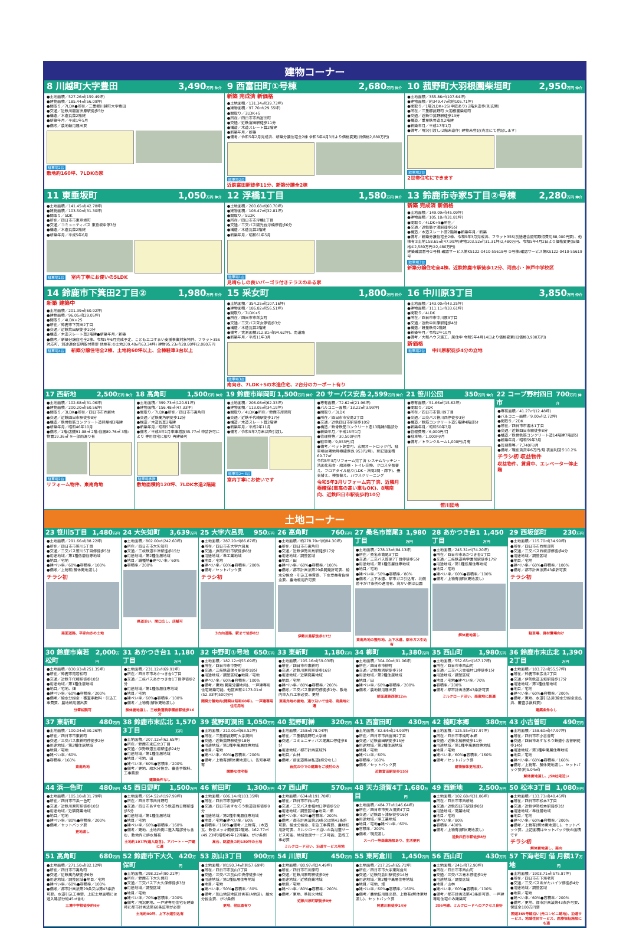建物コーナー
8 川越町大字豊田 3,490万円 仲介
●土地面積／527.26㎡(159.49坪)
●建物面積／185.44㎡(56.09坪)
●間取り／7LDK●所在／三重郡川越町大字豊田
●交通／近鉄川越富洲原駅徒歩5分
●構造／木造瓦葺2階建
●新築年月／平成1年5月
●備考／農地転用届出要
駐車場2台
敷地約160坪、7LDKの家
9 西富田町①号棟 2,680万円 仲介
新築 完成済 新価格
●土地面積／131.34㎡(39.73坪)
●建物面積／97.70㎡(29.55坪)
●間取り／3LDK+S
●所在／四日市市西富田町
●交通／近鉄富田駅徒歩11分
●構造／木造スレート葺2階建
●新築年月／新築
●備考／令和5年2月完成済、新築分譲住宅全2棟 令和5年4月3日より価格変更(旧価格2,880万円)
駐車場2台
近鉄富田駅徒歩11分、新築分譲全2棟
10 菰野町大羽根園柴垣町 2,950万円 仲介
●土地面積／355.86㎡(107.64坪)
●建物面積／約349.47㎡(約105.71坪)
●間取り／1階2LDK+2S(中庭あり) 2階未造作(別玄関)
●所在／三重郡菰野町 大羽根園柴垣町
●交通／近鉄中菰野駅徒歩13分
●構造／重量鉄骨造瓦2階建
●新築年月／平成17年1月
●備考／現況引渡し(2階未造作) 建物未登記(売主にて登記します)
駐車場2台
2世帯住宅にできます
11 東垂坂町 1,050万円 仲介
●土地面積／141.45㎡(42.78坪)
●建物面積／103.50㎡(31.30坪)
●間取り／5DK
●所在／四日市市東垂坂町
●交通／コミュニティバス 東垂坂中停3分
●構造／木造瓦葺2階建
●新築年月／平成5年6月
駐車場1台 室内丁寧にお使いの5LDK
12 浮橋1丁目 1,580万円 仲介
●土地面積／200.68㎡(60.70坪)
●建物面積／108.47㎡(32.81坪)
●間取り／5LDK
●所在／四日市市浮橋1丁目
●交通／三交バス陽光台浮橋停徒歩6分
●構造／木造瓦葺2階建
●新築年月／昭和61年5月
駐車場1台
見晴らしの良いパーゴラ付きテラスのある家
13 鈴鹿市寺家5丁目②号棟 2,280万円 仲介
新築 完成済 新価格
●土地面積／149.09㎡(45.09坪)
●建物面積／105.18㎡(31.81坪)
●間取り／4LDK+S●所在／
●交通／近鉄鼓ケ浦駅徒歩5分
●構造／木造スレート葺2階建●新築年月／新築
●備考／新築分譲住宅全2棟、令和5年3月完成済、フラット35S(別途適合証明取得費用88,000円要)、他棟有①土地158.65㎡(47.99坪)建物103.52㎡(31.31坪)2,480万円、令和5年4月2日より価格変更(旧価格①2,580万円②2,480万円)
建築確認番号①号棟:確認サービス第KS122-0410-55618号 ②号棟:確認サービス第KS122-0410-55619号
駐車場3台
新築分譲住宅全4棟、近鉄鈴鹿市駅徒歩12分、河曲小・神戸中学校区
14 鈴鹿市下箕田2丁目② 1,980万円 仲介
新築 建築中
●土地面積／201.39㎡(60.92坪)
●建物面積／96.05㎡(29.05坪)
●間取り／4LDK+2S
●所在／鈴鹿市下箕田2丁目
●交通／近鉄箕田駅徒歩10分
●構造／木造スレート葺2階建●新築年月／新築
●備考／新築分譲住宅全2棟、令和5年6月完成予定、こどもエコすまい支援事業対象物件、フラット35S対応可、別途適合証明取付費要 他棟有:①土地209.40㎡(63.34坪) 建物95.23㎡(28.80坪)2,080万円
駐車場4台 新築分譲住宅全2棟、土地約60坪以上、全棟駐車3台以上
15 采女町 1,800万円 仲介
●土地面積／354.25㎡(107.16坪)
●建物面積／186.82㎡(56.51坪)
●間取り／7LDK+S
●所在／四日市市采女町
●交通／三交バス采女停徒歩3分
●構造／木造瓦葺2階建
●備考／実測面積312.81㎡(94.62坪)、南道路
●新築年月／平成11年3月
駐車場3台
南向き、7LDK+Sの木造住宅、2台分のカーポート有り
16 中川原3丁目 3,850万円 仲介
●土地面積／143.00㎡(43.25坪)
●建物面積／111.11㎡(33.61坪)
●間取り／4LDK
●所在／四日市市中川原3丁目
●交通／近鉄中川原駅徒歩4分
●構造／軽量鉄骨2階建
●新築年月／令和2年10月
●備考／大和ハウス施工、居住中 令和5年4月14日より価格変更(旧価格3,900万円)
新価格
駐車場2台 中川原駅徒歩4分の立地
17 西新地 2,500万円 仲介
●土地面積／102.68㎡(31.06坪)
●建物面積／200.20㎡(60.56坪)
●間取り／3LDK●所在／四日市市西新地
●交通／近鉄四日市駅徒歩8分
●構造／鉄骨鉄筋コンクリート造陸屋根3階建
●新築年月／昭和46年10月
●備考／1階:店舗91.08㎡ 2階:住居89.76㎡ 3階:物置19.36㎡ ※一部雨漏り有
駐車場2台
リフォーム物件、東南角地
18 高角町 1,500万円 仲介
●土地面積／399.73㎡(120.91坪)
●建物面積／156.48㎡(47.33坪)
●間取り／7LDK●所在／四日市市高角町
●交通／近鉄高角駅徒歩12分
●構造／木造瓦葺2階建
●新築年月／昭和53年3月
●備考／平成3年1月車庫増設35.77㎡ 申請許可により 専用住宅に限り 再建築可
駐車場多数
敷地面積約120坪、7LDK木造2階建
19 鈴鹿市岸岡町 1,500万円 仲介
●土地面積／206.08㎡(62.33坪)
●建物面積／113.05㎡(34.19坪)
●間取り／4LDK●所在／鈴鹿市岸岡町
●交通／近鉄千代崎駅徒歩17分
●構造／木造スレート葺2階建
●新築年月／平成2年11月
●備考／令和5年7月末以降引渡し
駐車場2～3台
室内丁寧にお使いです
20 サーパス安島 2,599万円 仲介
●専有面積／72.62㎡(21.96坪)
●バルコニー面積／13.22㎡(3.99坪)
●間取り／3LDK
●所在／四日市市安島2丁目
●交通／近鉄四日市駅徒歩10分
●構造／鉄骨鉄筋コンクリート造13階建8階部分
●新築年月／平成15年1月
●管理費等／30,500円/月
●駐車場／9,953円/月
●備考／ペット飼育可、玄関オートロック付、駐車場は隣地月極確保(9,953円/月)、登記簿面積69.77㎡
令和5年3月リフォーム完了済 システムキッチン・洗面化粧台・給湯器・トイレ交換、クロス全張替え、フロアタイル貼り(LDK・洋間2間・廊下)、畳表替え、襖張替え、ハウスクリーニング
令和5年3月リフォーム完了済、近隣月極確保(車高の高い車もOK)、8階南向、近鉄四日市駅徒歩約10分
21 笹川公団 350万円 仲介
●専有面積／51.66㎡(15.62坪)
●間取り／3DK
●所在／四日市市笹川9丁目
●交通／三交バス笹川西停徒歩3分
●構造／鉄筋コンクリート造5階建4階部分
●新築年月／昭和50年3月
●管理費等／6,000円/月
●駐車場／1,000円/月
●備考／トランクルーム1,000円/月有
笹川団地
22 コープ野村四日市 700万円 仲介
●専有面積／41.27㎡(12.48坪)
●バルコニー面積／9.00㎡(2.72坪)
●間取り／2DK
●所在／四日市市堀木1丁目
●交通／近鉄四日市駅徒歩8分
●構造／鉄骨鉄筋コンクリート造14階建7階部分
●新築年月／昭和59年3月
●管理費等／7,740円/月
●備考／現在賃貸中6万円/月 表面利回り10.2%
チラシ初 収益物件
収益物件、賃貸中、エレベーター停止階
土地コーナー
23 笹川5丁目 1,480万円
●土地面積／291.66㎡(88.22坪)
●所在／四日市市笹川5丁目
●交通／三交バス笹川5丁目停徒歩5分
●用途地域／第1種低層住専地域
●地目／宅地
●建ぺい率／60%●容積率／100%
●備考／上物有(解体更地渡し)
チラシ初
南面道路、平家向きの土地
24 大矢知町 3,639万円
●土地面積／802.00㎡(242.60坪)
●所在／四日市市大矢知町
●交通／三岐鉄道平津駅徒歩15分
●用途地域／第2種住居地域
●地目／雑種地●建ぺい率／60%
●容積率／200%
県道沿い、間口広し、店舗可
25 大字六呂見 950万円
●土地面積／287.20㎡(86.87坪)
●所在／四日市市大字六呂見
●交通／JR南四日市駅徒歩8分
●用途地域／準工業地域
●地目／宅地
●建ぺい率／60%●容積率／200%
●備考／セットバック要
チラシ初
3方向道路、駅まで徒歩8分
26 高角町 760万円
●土地面積／約278.70㎡(約84.30坪)
●所在／四日市市高角町
●交通／近鉄伊勢川島駅徒歩17分
●用途地域／調整区域
●地目／田
●建ぺい率／60%●容積率／100%
●備考／都市計画法第29条開発許可要、給水分担金・引込工事費要、下水受益者負担金要、農地転用許可要
伊勢川島駅徒歩17分
27 桑名市筒尾3丁目 1,980万円
●土地面積／278.13㎡(84.13坪)
●所在／桑名市筒尾3丁目
●交通／三交バス筒尾7丁目停徒歩5分
●用途地域／第1種低層住専地域
●地目／宅地
●建ぺい率／50%●容積率／80%
●備考／上下水道、都市ガス引込有、北側若干がけ条例の適用有、向かい側は公園
東南角地の整形地、上下水道、都市ガス引込有
28 あかつき台1丁目 1,450万円
●土地面積／245.31㎡(74.20坪)
●所在／四日市市あかつき台1丁目
●交通／三岐鉄道暁学園前駅徒歩17分
●用途地域／第1種低層住専地域
●地目／宅地
●建ぺい率／60%●容積率／100%
●備考／上物有(解体更地渡し)
解体更地渡し
29 西坂部町 230万円
●土地面積／115.70㎡(34.99坪)
●所在／四日市市西坂部町
●交通／三交バス西坂部停徒歩4分
●用途地域／調整区域
●地目／宅地
●建ぺい率／60%●容積率／100%
●備考／都市計画法第43条許可要
チラシ初
駐車場、資材置場向け
30 鈴鹿市南若松町 2,000万円
●土地面積／830.93㎡(251.35坪)
●所在／鈴鹿市南若松町
●交通／近鉄千代崎駅徒歩18分
●用途地域／第1種住居地域
●地目／宅地、畑
●建ぺい率／60%●容積率／200%
●備考／給水分担金・審査手数料・引込工事費要、農地転用届出要
分筆相談可
31 あかつき台1丁目 1,180万円
●土地面積／231.12㎡(69.91坪)
●所在／四日市市あかつき台1丁目
●交通／三岐バスあかつき台1丁目停徒歩2分
●用途地域／第1種低層住専地域
●地目／宅地
●建ぺい率／60%●容積率／100%
●備考／上物有(解体更地渡し)
解体更地渡し、三岐鉄道暁学園前駅徒歩16分
32 中野町①号地 650万円
●土地面積／182.12㎡(55.09坪)
●所在／四日市市中野町
●交通／三岐鉄道保々駅徒歩18分
●用途地域／調整区域●地目／宅地
●建ぺい率／60%●容積率／100%
●備考／更地(開発分譲地内)、一戸建専用住宅建築可能、他区画有②173.01㎡(52.33坪)500万円
開発分譲地内(開発は昭和60年)、一戸建専用住宅用地
33 東新町 1,180万円
●土地面積／195.16㎡(59.03坪)
●所在／四日市市東新町
●交通／近鉄川原町駅徒歩16分
●用途地域／近隣商業地域
●地目／宅地
●建ぺい率／80%●容積率／200%
●備考／三交バス東新町停徒歩1分、敷地内車入れ工事必要、更地
東南角地の更地、通り沿いで住宅、商業地に適
34 柳町 1,380万円
●土地面積／304.00㎡(91.96坪)
●所在／四日市市柳町
●交通／近鉄塩浜駅徒歩7分
●用途地域／第2種住居地域
●地目／田
●建ぺい率／60%●容積率／200%
●備考／農地転用届出要
前面道路西側12m
35 西山町 1,980万円
●土地面積／552.65㎡(167.17坪)
●所在／四日市市西山町
●交通／三交バス幸福村口停徒歩1分
●用途地域／調整区域
●地目／宅地●建ぺい率／70%
●容積率／200%
●備考／都市計画法第43条許可要
ミルクロード沿い、商業地に最適
36 鈴鹿市末広北2丁目 1,390万円
●土地面積／183.72㎡(55.57坪)
●所在／鈴鹿市末広北2丁目
●交通／伊勢鉄道玉垣駅徒歩17分
●用途地域／第1種住居地域
●地目／宅地
●建ぺい率／60%●容積率／200%
●備考／更地、水道引込済(給水分担金支払済、審査手数料要)
建築条件なし
37 東新町 480万円
●土地面積／100.04㎡(30.26坪)
●所在／四日市市東新町
●交通／三交バス東新町停徒歩2分
●用途地域／第2種住居地域
●地目／宅地
●建ぺい率／60%
●容積率／160%
東南角地
38 鈴鹿市末広北3丁目 1,570万円
●土地面積／207.12㎡(62.65坪)
●所在／鈴鹿市末広北3丁目
●交通／伊勢鉄道玉垣駅徒歩24分
●用途地域／第1種住居地域
●地目／宅地、田
●建ぺい率／60%●容積率／200%
●備考／更地、給水分担金、審査手数料、工事費要
建築条件なし
39 菰野町潤田 1,050万円
●土地面積／210.01㎡(63.52坪)
●所在／三重郡菰野町大字潤田
●交通／近鉄菰野駅徒歩18分
●用途地域／第1種中高層住専地域
●地目／宅地
●建ぺい率／60%●容積率／200%
●備考／上物有(解体更地渡し)、告知事項有
閑静な住宅街
40 菰野町榊 320万円
●土地面積／258㎡(78.04坪)
●所在／三重郡菰野町大字榊
●交通／コミュニティバス尾高口停徒歩8分
●用途地域／都市計画区域外
●地目／山林
●備考／前面道路は私道(持分なし)
自然の中での建築をご検討の方
41 西富田町 430万円
●土地面積／82.64㎡(24.99坪)
●所在／四日市市西富田2丁目
●交通／近鉄富田駅徒歩15分
●用途地域／第2種住居地域
●地目／宅地
●建ぺい率／60%
●容積率／160%
●備考／セットバック要
近鉄富田駅徒歩15分
42 楠町本郷 380万円
●土地面積／125.55㎡(37.97坪)
●所在／四日市市楠町本郷
●交通／近鉄北楠駅徒歩11分
●用途地域／第1種中高層住専地域
●地目／宅地
●建ぺい率／60%●容積率／160%
●備考／セットバック要
建物解体更地渡し
43 小古曽町 490万円
●土地面積／158.60㎡(47.97坪)
●所在／四日市市小古曽町
●交通／四日市あすなろう鉄道小古曽駅徒歩14分
●用途地域／第1種中高層住専地域
●地目／宅地
●建ぺい率／60%●容積率／160%
●備考／上物有、解体更地渡し、セットバック要(約5.04㎡)
解体更地渡し、JSR社宅近い
44 浜一色町 480万円
●土地面積／105.10㎡(31.79坪)
●所在／四日市市浜一色町
●交通／近鉄川原町駅徒歩10分
●用途地域／近隣商業地域
●地目／宅地
●建ぺい率／80%●容積率／200%
●備考／セットバック要
更地渡し
45 西日野町 1,500万円
●土地面積／654.52㎡(197.99坪)
●所在／四日市市西日野町
●交通／四日市あすなろう鉄道西日野駅徒歩5分
●用途地域／第1種住居地域
●地目／宅地
●建ぺい率／60%●容積率／160%
●備考／更地、土地西側に進入路部分も含む、敷地内に排水路有
土地約197坪(進入路含)、アパート・一戸建に適
46 前田町 1,300万円
●土地面積／606.14㎡(183.35坪)
●所在／四日市市前田町
●交通／四日市あすなろう鉄道泊駅徒歩9分
●用途地域／第2種中高層住専地域
●地目／宅地●建ぺい率／60%
●容積率／160%●備考／上物有、(木造瓦、鉄骨メッキ鋼板葺2階建、162.77㎡(49.23坪)昭和49年12月築)、がけ条例
高台、眺望良の約180坪の土地
47 西山町 570万円
●土地面積／634㎡(191.78坪)
●所在／四日市市西山町
●交通／三交バス幸福村口停徒歩5分
●用途地域／調整区域●地目／畑
●建ぺい率／60%●容積率／200%
●備考／都市計画法第29条又は第43条許可要、給水分担金、引込工事費要、農地転用許可要、ミルクロード沿いの為沿道サービス可能、地域住民サービス可能、造成工事必要
ミルクロード沿い、沿道サービス用地
48 天カ須賀4丁目 1,680万円
●土地面積／484.77㎡(146.64坪)
●所在／四日市市天カ須賀4丁目
●交通／近鉄霞ヶ浦駅徒歩16分
●用途地域／準工業地域
●地目／宅地●建ぺい率／60%
●容積率／200%
●備考／現況渡し
スーパー等商業施設あり、生活便利
49 西新地 2,500万円
●土地面積／102.68㎡(31.06坪)
●所在／四日市市西新地
●交通／近鉄四日市駅徒歩8分
●用途地域／商業地域
●地目／宅地
●建ぺい率／80%
●容積率／400%
●備考／上物有(解体更地渡し)
近鉄四日市駅徒歩8分
50 松本3丁目 1,080万円
●土地面積／133.73㎡(40.45坪)
●所在／四日市市松本3丁目
●交通／近鉄伊勢松本駅徒歩3分
●用途地域／準住居地域
●地目／宅地
●建ぺい率／60%●容積率／200%
●備考／上物有(解体更地渡し)、セットバック要、上記面積はセットバック後の面積です
チラシ初
解体更地渡し、南向
51 高角町 680万円
●土地面積／271.50㎡(82.12坪)
●所在／四日市市高角町
●交通／近鉄高角駅徒歩6分
●用途地域／調整区域●地目／宅地
●建ぺい率／60%●容積率／100%
●備考／都市計画法第29条又は第43条許可要、水道引込工事要、上記土地面積には進入路部分約45㎡含む
三滝中学校徒歩約4分
52 鈴鹿市下大久保町 420万円
●土地面積／298.22㎡(90.21坪)
●所在／鈴鹿市下大久保町
●交通／三交バス下大久保停徒歩3分
●用途地域／調整区域
●地目／宅地
●建ぺい率／70%●容積率／200%
●備考／現況更地、一戸建専用住宅を建築時に都市計画法第60条証明が必要
土地約90坪、上下水道引込有
53 別山3丁目 900万円
●土地面積／約190.74㎡(約57.69坪)
●所在／四日市市別山3丁目
●交通／三交バス別山中央停徒歩4分
●用途地域／第1種低層住専地域
●地目／宅地
●建ぺい率／50%●容積率／80%
●備考／別山地区地区計画有(A地区)、給水分担金要、がけ条例
更地、他区画有り
54 川原町 450万円
●土地面積／80.97㎡(24.49坪)
●所在／四日市市川原町
●交通／近鉄川原町駅徒歩9分
●用途地域／近隣商業地域
●地目／宅地
●建ぺい率／80%●容積率／200%
●備考／更地、準防火地域
近鉄川原町駅徒歩9分
55 東阿倉川 1,450万円
●土地面積／217.25㎡(65.71坪)
●所在／四日市市大字東阿倉川
●交通／近鉄阿倉川駅徒歩14分
●用途地域／第2種中高層住専地域
●地目／宅地、畑
●建ぺい率／60%●容積率／160%
●備考／農地転用届出要、上物有(解体更地渡し)、セットバック要
阿倉川駅徒歩14分
56 西山町 430万円
●土地面積／241㎡(72.90坪)
●所在／四日市市西山町
●交通／三交バス青木停徒歩1分
●用途地域／調整区域
●地目／山林
●建ぺい率／60%●容積率／100%
●備考／都市計画法第43条許可要、一戸建専用住宅のみ建築可
306号線、ミルクロードへのアクセス良好
57 下海老町 借地 月額17万円
●土地面積／1903.71㎡(575.87坪)
●所在／四日市市下海老町
●交通／三交バスあがたハイツ停徒歩4分
●用途地域／調整区域
●地目／宅地
●建ぺい率／60%●容積率／200%
●備考／更地、都市計画法第43条許可要、保証金100万円要
国道365号線沿い(元コンビニ跡地)、沿道サービス、地域住民サービス、医療福祉施設にも適